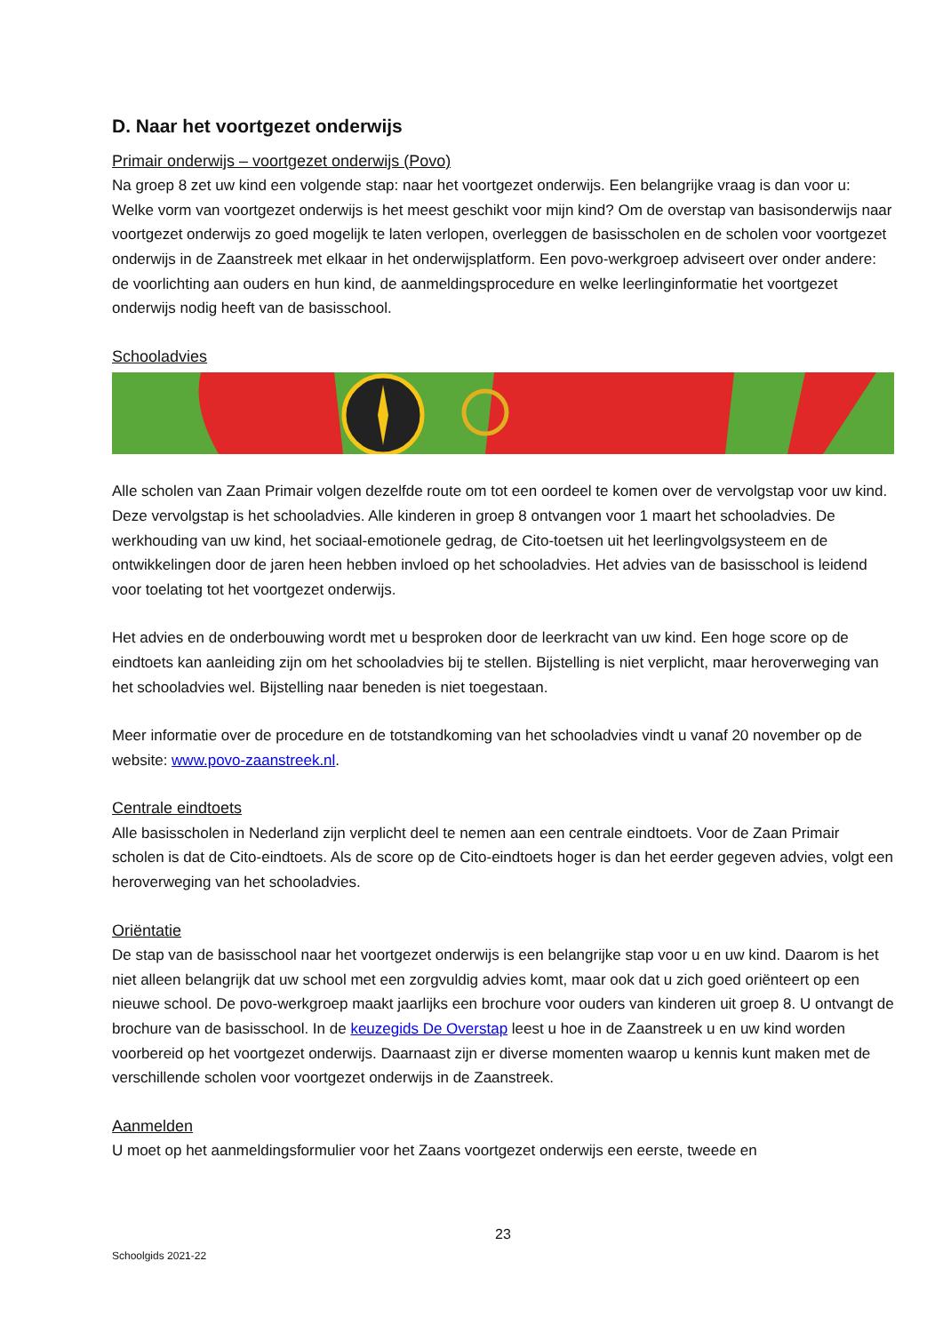D. Naar het voortgezet onderwijs
Primair onderwijs – voortgezet onderwijs (Povo)
Na groep 8 zet uw kind een volgende stap: naar het voortgezet onderwijs. Een belangrijke vraag is dan voor u: Welke vorm van voortgezet onderwijs is het meest geschikt voor mijn kind? Om de overstap van basisonderwijs naar voortgezet onderwijs zo goed mogelijk te laten verlopen, overleggen de basisscholen en de scholen voor voortgezet onderwijs in de Zaanstreek met elkaar in het onderwijsplatform. Een povo-werkgroep adviseert over onder andere: de voorlichting aan ouders en hun kind, de aanmeldingsprocedure en welke leerlinginformatie het voortgezet onderwijs nodig heeft van de basisschool.
Schooladvies
Alle scholen van Zaan Primair volgen dezelfde route om tot een oordeel te komen over de vervolgstap voor uw kind. Deze vervolgstap is het schooladvies. Alle kinderen in groep 8 ontvangen voor 1 maart het schooladvies. De werkhouding van uw kind, het sociaal-emotionele gedrag, de Cito-toetsen uit het leerlingvolgsysteem en de ontwikkelingen door de jaren heen hebben invloed op het schooladvies. Het advies van de basisschool is leidend voor toelating tot het voortgezet onderwijs.
Het advies en de onderbouwing wordt met u besproken door de leerkracht van uw kind. Een hoge score op de eindtoets kan aanleiding zijn om het schooladvies bij te stellen. Bijstelling is niet verplicht, maar heroverweging van het schooladvies wel. Bijstelling naar beneden is niet toegestaan.
Meer informatie over de procedure en de totstandkoming van het schooladvies vindt u vanaf 20 november op de website: www.povo-zaanstreek.nl.
Centrale eindtoets
Alle basisscholen in Nederland zijn verplicht deel te nemen aan een centrale eindtoets. Voor de Zaan Primair scholen is dat de Cito-eindtoets. Als de score op de Cito-eindtoets hoger is dan het eerder gegeven advies, volgt een heroverweging van het schooladvies.
Oriëntatie
De stap van de basisschool naar het voortgezet onderwijs is een belangrijke stap voor u en uw kind. Daarom is het niet alleen belangrijk dat uw school met een zorgvuldig advies komt, maar ook dat u zich goed oriënteert op een nieuwe school. De povo-werkgroep maakt jaarlijks een brochure voor ouders van kinderen uit groep 8. U ontvangt de brochure van de basisschool. In de keuzegids De Overstap leest u hoe in de Zaanstreek u en uw kind worden voorbereid op het voortgezet onderwijs. Daarnaast zijn er diverse momenten waarop u kennis kunt maken met de verschillende scholen voor voortgezet onderwijs in de Zaanstreek.
Aanmelden
U moet op het aanmeldingsformulier voor het Zaans voortgezet onderwijs een eerste, tweede en
23
Schoolgids 2021-22